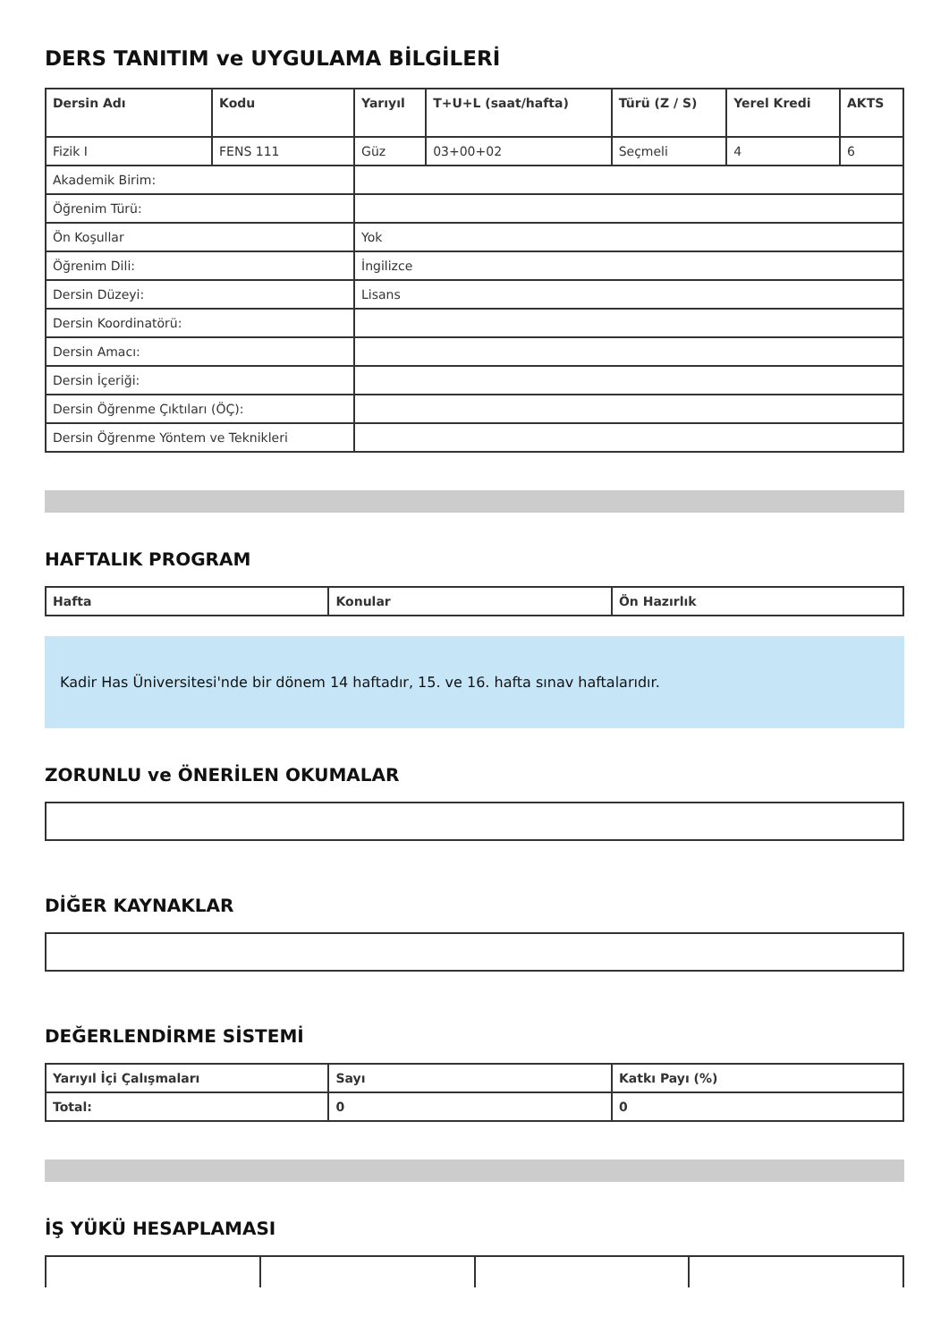DERS TANITIM ve UYGULAMA BİLGİLERİ
| Dersin Adı | Kodu | Yarıyıl | T+U+L (saat/hafta) | Türü (Z / S) | Yerel Kredi | AKTS |
| --- | --- | --- | --- | --- | --- | --- |
| Fizik I | FENS 111 | Güz | 03+00+02 | Seçmeli | 4 | 6 |
| Akademik Birim: | | | | | | |
| Öğrenim Türü: | | | | | | |
| Ön Koşullar | | Yok | | | | |
| Öğrenim Dili: | | İngilizce | | | | |
| Dersin Düzeyi: | | Lisans | | | | |
| Dersin Koordinatörü: | | | | | | |
| Dersin Amacı: | | | | | | |
| Dersin İçeriği: | | | | | | |
| Dersin Öğrenme Çıktıları (ÖÇ): | | | | | | |
| Dersin Öğrenme Yöntem ve Teknikleri | | | | | | |
HAFTALIK PROGRAM
| Hafta | Konular | Ön Hazırlık |
| --- | --- | --- |
Kadir Has Üniversitesi'nde bir dönem 14 haftadır, 15. ve 16. hafta sınav haftalarıdır.
ZORUNLU ve ÖNERİLEN OKUMALAR
DİĞER KAYNAKLAR
DEĞERLENDİRME SİSTEMİ
| Yarıyıl İçi Çalışmaları | Sayı | Katkı Payı (%) |
| --- | --- | --- |
| Total: | 0 | 0 |
İŞ YÜKÜ HESAPLAMASI